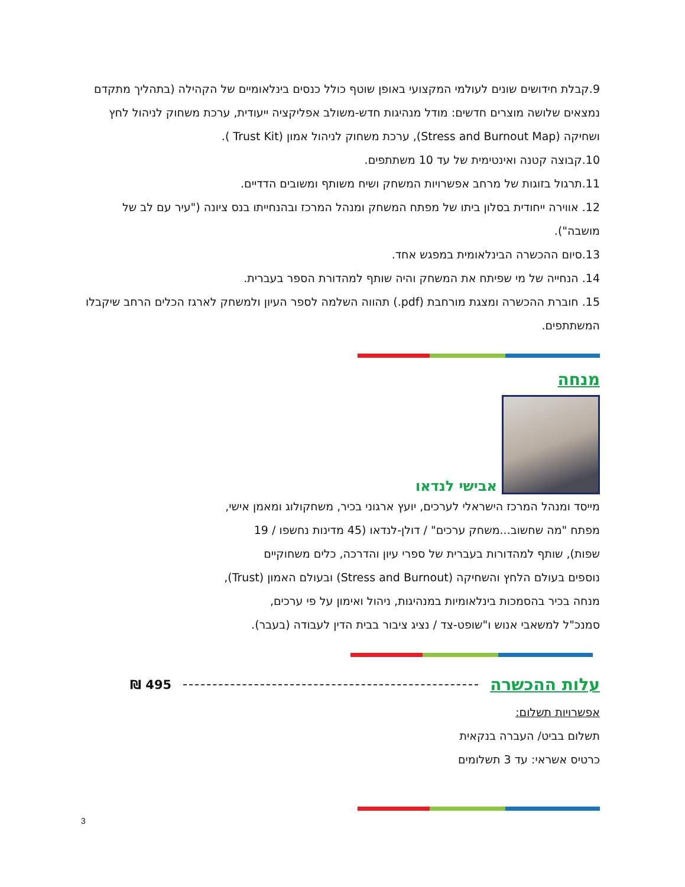9.קבלת חידושים שונים לעולמי המקצועי באופן שוטף כולל כנסים בינלאומיים של הקהילה (בתהליך מתקדם נמצאים שלושה מוצרים חדשים: מודל מנהיגות חדש-משולב אפליקציה ייעודית, ערכת משחוק לניהול לחץ ושחיקה (Stress and Burnout Map), ערכת משחוק לניהול אמון (Trust Kit ).
10.קבוצה קטנה ואינטימית של עד 10 משתתפים.
11.תרגול בזוגות של מרחב אפשרויות המשחק ושיח משותף ומשובים הדדיים.
12. אווירה ייחודית בסלון ביתו של מפתח המשחק ומנהל המרכז ובהנחייתו בנס ציונה ("עיר עם לב של מושבה").
13.סיום ההכשרה הבינלאומית במפגש אחד.
14. הנחייה של מי שפיתח את המשחק והיה שותף למהדורת הספר בעברית.
15. חוברת ההכשרה ומצגת מורחבת (pdf.) תהווה השלמה לספר העיון ולמשחק לארגז הכלים הרחב שיקבלו המשתתפים.
מנחה
אבישי לנדאו
מייסד ומנהל המרכז הישראלי לערכים, יועץ ארגוני בכיר, משחקולוג ומאמן אישי,
מפתח "מה שחשוב...משחק ערכים" / דולן-לנדאו (45 מדינות נחשפו / 19
שפות), שותף למהדורות בעברית של ספרי עיון והדרכה, כלים משחוקיים
נוספים בעולם הלחץ והשחיקה (Stress and Burnout) ובעולם האמון (Trust),
מנחה בכיר בהסמכות בינלאומיות במנהיגות, ניהול ואימון על פי ערכים,
סמנכ"ל למשאבי אנוש ו"שופט-צד / נציג ציבור בבית הדין לעבודה (בעבר).
עלות ההכשרה
495 ₪
אפשרויות תשלום:
תשלום בביט/ העברה בנקאית
כרטיס אשראי: עד 3 תשלומים
3